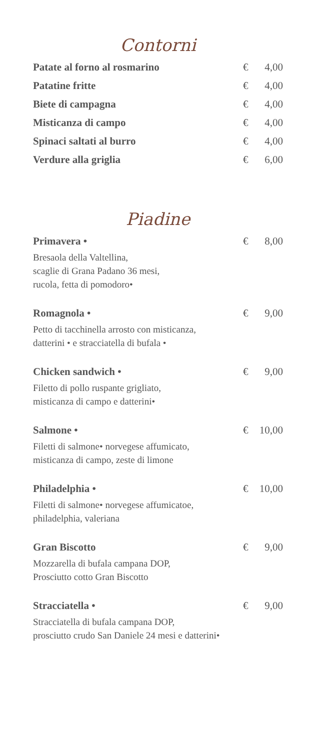Contorni
Patate al forno al rosmarino € 4,00
Patatine fritte € 4,00
Biete di campagna € 4,00
Misticanza di campo € 4,00
Spinaci saltati al burro € 4,00
Verdure alla griglia € 6,00
Piadine
Primavera • € 8,00
Bresaola della Valtellina,
scaglie di Grana Padano 36 mesi,
rucola, fetta di pomodoro•
Romagnola • € 9,00
Petto di tacchinella arrosto con misticanza,
datterini • e stracciatella di bufala •
Chicken sandwich • € 9,00
Filetto di pollo ruspante grigliato,
misticanza di campo e datterini•
Salmone • € 10,00
Filetti di salmone• norvegese affumicato,
misticanza di campo, zeste di limone
Philadelphia • € 10,00
Filetti di salmone• norvegese affumicatoe,
philadelphia, valeriana
Gran Biscotto € 9,00
Mozzarella di bufala campana DOP,
Prosciutto cotto Gran Biscotto
Stracciatella • € 9,00
Stracciatella di bufala campana DOP,
prosciutto crudo San Daniele 24 mesi e datterini•